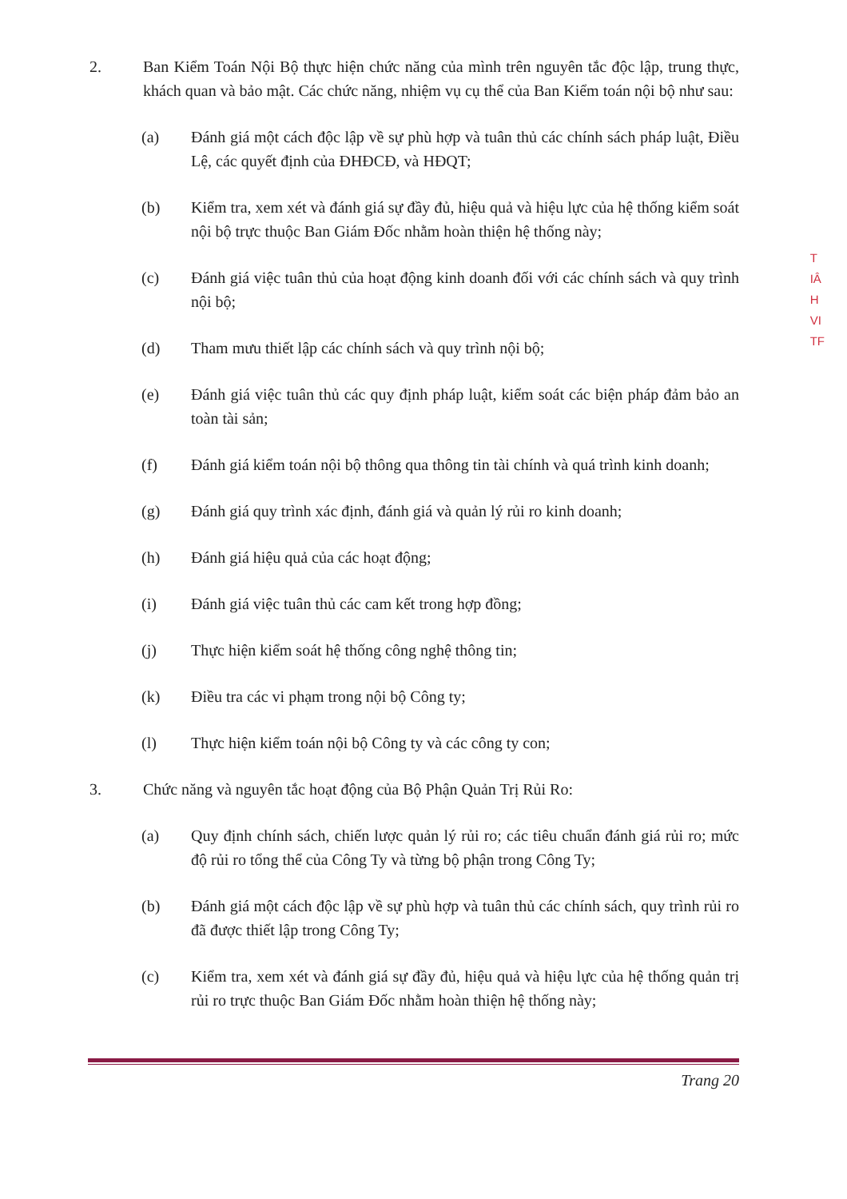2. Ban Kiểm Toán Nội Bộ thực hiện chức năng của mình trên nguyên tắc độc lập, trung thực, khách quan và bảo mật. Các chức năng, nhiệm vụ cụ thể của Ban Kiểm toán nội bộ như sau:
(a) Đánh giá một cách độc lập về sự phù hợp và tuân thủ các chính sách pháp luật, Điều Lệ, các quyết định của ĐHĐCĐ, và HĐQT;
(b) Kiểm tra, xem xét và đánh giá sự đầy đủ, hiệu quả và hiệu lực của hệ thống kiểm soát nội bộ trực thuộc Ban Giám Đốc nhằm hoàn thiện hệ thống này;
(c) Đánh giá việc tuân thủ của hoạt động kinh doanh đối với các chính sách và quy trình nội bộ;
(d) Tham mưu thiết lập các chính sách và quy trình nội bộ;
(e) Đánh giá việc tuân thủ các quy định pháp luật, kiểm soát các biện pháp đảm bảo an toàn tài sản;
(f) Đánh giá kiểm toán nội bộ thông qua thông tin tài chính và quá trình kinh doanh;
(g) Đánh giá quy trình xác định, đánh giá và quản lý rủi ro kinh doanh;
(h) Đánh giá hiệu quả của các hoạt động;
(i) Đánh giá việc tuân thủ các cam kết trong hợp đồng;
(j) Thực hiện kiểm soát hệ thống công nghệ thông tin;
(k) Điều tra các vi phạm trong nội bộ Công ty;
(l) Thực hiện kiểm toán nội bộ Công ty và các công ty con;
3. Chức năng và nguyên tắc hoạt động của Bộ Phận Quản Trị Rủi Ro:
(a) Quy định chính sách, chiến lược quản lý rủi ro; các tiêu chuẩn đánh giá rủi ro; mức độ rủi ro tổng thể của Công Ty và từng bộ phận trong Công Ty;
(b) Đánh giá một cách độc lập về sự phù hợp và tuân thủ các chính sách, quy trình rủi ro đã được thiết lập trong Công Ty;
(c) Kiểm tra, xem xét và đánh giá sự đầy đủ, hiệu quả và hiệu lực của hệ thống quản trị rủi ro trực thuộc Ban Giám Đốc nhằm hoàn thiện hệ thống này;
Trang 20
T
IÂ
H
VI
TF